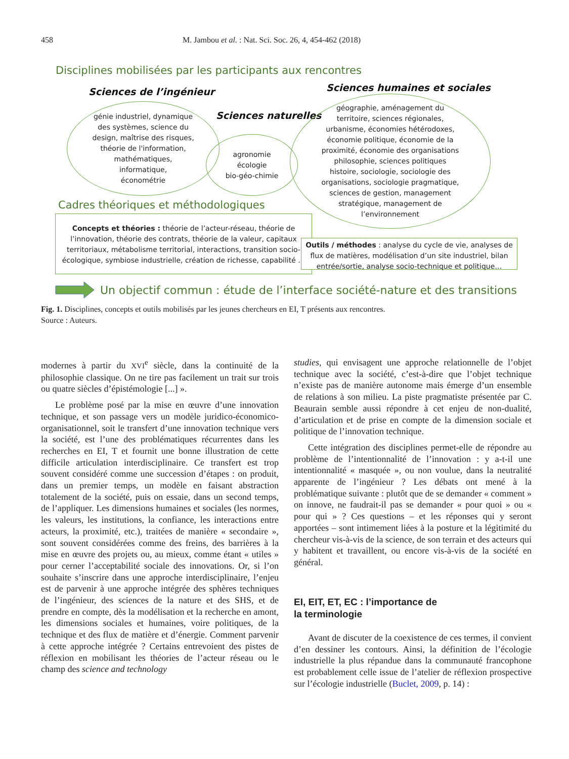458 M. Jambou et al. : Nat. Sci. Soc. 26, 4, 454-462 (2018)
Disciplines mobilisées par les participants aux rencontres
Sciences de l’ingénieur Sciences humaines et sociales
Sciences naturelles
génie industriel, dynamique
des systèmes, science du
design, maîtrise des risques,
théorie de l'information,
mathématiques,
informatique,
économétrie
agronomie
écologie
bio-géo-chimie
géographie, aménagement du
territoire, sciences régionales,
urbanisme, économies hétérodoxes,
économie politique, économie de la
proximité, économie des organisations
philosophie, sciences politiques
histoire, sociologie, sociologie des
organisations, sociologie pragmatique,
sciences de gestion, management
stratégique, management de
l’environnement
Cadres théoriques et méthodologiques
Concepts et théories : théorie de l’acteur-réseau, théorie de l’innovation, théorie des contrats, théorie de la valeur, capitaux territoriaux, métabolisme territorial, interactions, transition socio-écologique, symbiose industrielle, création de richesse, capabilité …
Outils / méthodes : analyse du cycle de vie, analyses de flux de matières, modélisation d’un site industriel, bilan entrée/sortie, analyse socio-technique et politique…
Un objectif commun : étude de l’interface société-nature et des transitions
Fig. 1. Disciplines, concepts et outils mobilisés par les jeunes chercheurs en EI, T présents aux rencontres.
Source : Auteurs.
modernes à partir du XVI<sup>e</sup> siècle, dans la continuité de la philosophie classique. On ne tire pas facilement un trait sur trois ou quatre siècles d’épistémologie [...] ».
Le problème posé par la mise en œuvre d’une innovation technique, et son passage vers un modèle juridico-économico-organisationnel, soit le transfert d’une innovation technique vers la société, est l’une des problématiques récurrentes dans les recherches en EI, T et fournit une bonne illustration de cette difficile articulation interdisciplinaire. Ce transfert est trop souvent considéré comme une succession d’étapes : on produit, dans un premier temps, un modèle en faisant abstraction totalement de la société, puis on essaie, dans un second temps, de l’appliquer. Les dimensions humaines et sociales (les normes, les valeurs, les institutions, la confiance, les interactions entre acteurs, la proximité, etc.), traitées de manière « secondaire », sont souvent considérées comme des freins, des barrières à la mise en œuvre des projets ou, au mieux, comme étant « utiles » pour cerner l’acceptabilité sociale des innovations. Or, si l’on souhaite s’inscrire dans une approche interdisciplinaire, l’enjeu est de parvenir à une approche intégrée des sphères techniques de l’ingénieur, des sciences de la nature et des SHS, et de prendre en compte, dès la modélisation et la recherche en amont, les dimensions sociales et humaines, voire politiques, de la technique et des flux de matière et d’énergie. Comment parvenir à cette approche intégrée ? Certains entrevoient des pistes de réflexion en mobilisant les théories de l’acteur réseau ou le champ des science and technology
studies, qui envisagent une approche relationnelle de l’objet technique avec la société, c’est-à-dire que l’objet technique n’existe pas de manière autonome mais émerge d’un ensemble de relations à son milieu. La piste pragmatiste présentée par C. Beaurain semble aussi répondre à cet enjeu de non-dualité, d’articulation et de prise en compte de la dimension sociale et politique de l’innovation technique.
Cette intégration des disciplines permet-elle de répondre au problème de l’intentionnalité de l’innovation : y a-t-il une intentionnalité « masquée », ou non voulue, dans la neutralité apparente de l’ingénieur ? Les débats ont mené à la problématique suivante : plutôt que de se demander « comment » on innove, ne faudrait-il pas se demander « pour quoi » ou « pour qui » ? Ces questions – et les réponses qui y seront apportées – sont intimement liées à la posture et la légitimité du chercheur vis-à-vis de la science, de son terrain et des acteurs qui y habitent et travaillent, ou encore vis-à-vis de la société en général.
EI, EIT, ET, EC : l’importance de
la terminologie
Avant de discuter de la coexistence de ces termes, il convient d’en dessiner les contours. Ainsi, la définition de l’écologie industrielle la plus répandue dans la communauté francophone est probablement celle issue de l’atelier de réflexion prospective sur l’écologie industrielle (Buclet, 2009, p. 14) :